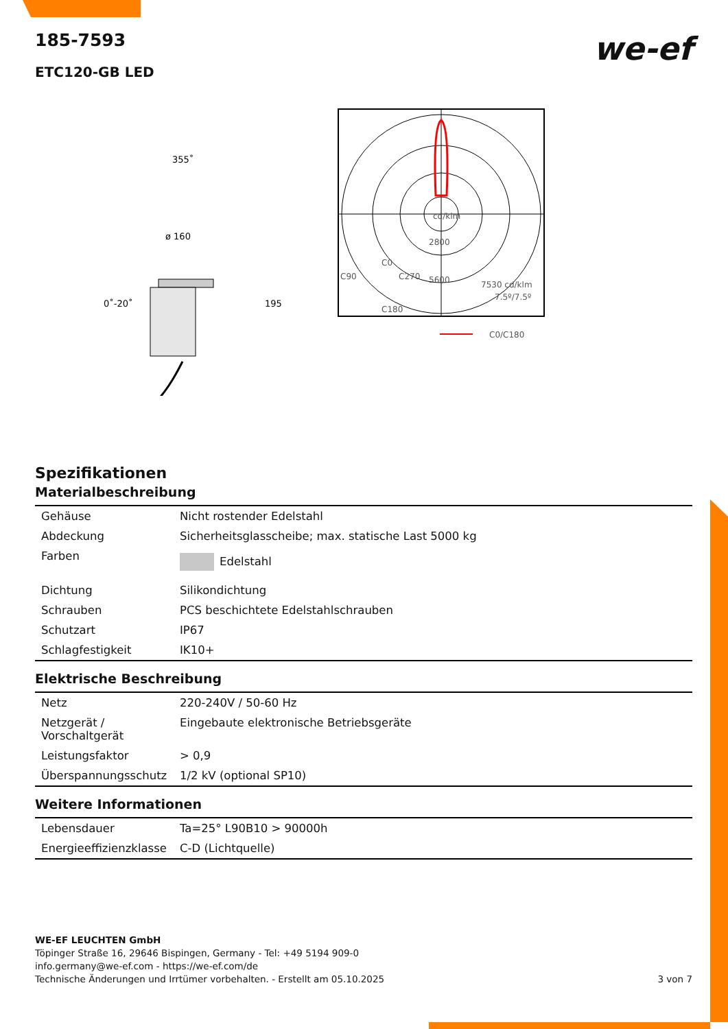we-ef
185-7593
ETC120-GB LED
355˚
ø 160
0˚-20˚
195
cd/klm
2800
5600
C0
C90
C270
C180
7530 cd/klm
7.5º/7.5º
C0/C180
Spezifikationen
Materialbeschreibung
| Gehäuse | Nicht rostender Edelstahl |
| Abdeckung | Sicherheitsglasscheibe; max. statische Last 5000 kg |
| Farben | Edelstahl |
| Dichtung | Silikondichtung |
| Schrauben | PCS beschichtete Edelstahlschrauben |
| Schutzart | IP67 |
| Schlagfestigkeit | IK10+ |
Elektrische Beschreibung
| Netz | 220-240V / 50-60 Hz |
| Netzgerät / Vorschaltgerät | Eingebaute elektronische Betriebsgeräte |
| Leistungsfaktor | > 0,9 |
| Überspannungsschutz | 1/2 kV (optional SP10) |
Weitere Informationen
| Lebensdauer | Ta=25° L90B10 > 90000h |
| Energieeffizienzklasse | C-D (Lichtquelle) |
WE-EF LEUCHTEN GmbH
Töpinger Straße 16, 29646 Bispingen, Germany - Tel: +49 5194 909-0
info.germany@we-ef.com - https://we-ef.com/de
Technische Änderungen und Irrtümer vorbehalten. - Erstellt am 05.10.2025 3 von 7